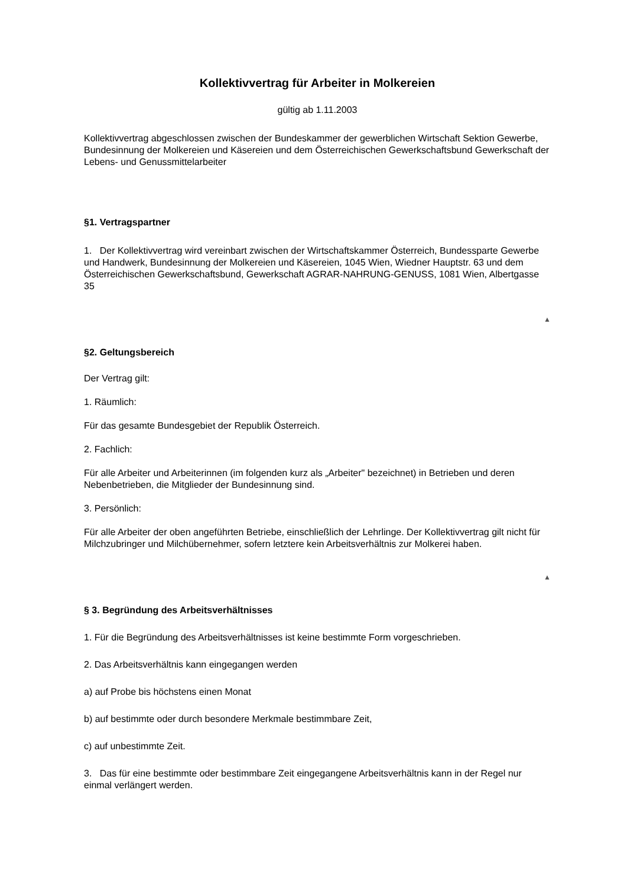Kollektivvertrag für Arbeiter in Molkereien
gültig ab 1.11.2003
Kollektivvertrag abgeschlossen zwischen der Bundeskammer der gewerblichen Wirtschaft Sektion Gewerbe, Bundesinnung der Molkereien und Käsereien und dem Österreichischen Gewerkschaftsbund Gewerkschaft der Lebens- und Genussmittelarbeiter
§1. Vertragspartner
1. Der Kollektivvertrag wird vereinbart zwischen der Wirtschaftskammer Österreich, Bundessparte Gewerbe und Handwerk, Bundesinnung der Molkereien und Käsereien, 1045 Wien, Wiedner Hauptstr. 63 und dem Österreichischen Gewerkschaftsbund, Gewerkschaft AGRAR-NAHRUNG-GENUSS, 1081 Wien, Albertgasse 35
▲
§2. Geltungsbereich
Der Vertrag gilt:
1. Räumlich:
Für das gesamte Bundesgebiet der Republik Österreich.
2. Fachlich:
Für alle Arbeiter und Arbeiterinnen (im folgenden kurz als „Arbeiter" bezeichnet) in Betrieben und deren Nebenbetrieben, die Mitglieder der Bundesinnung sind.
3. Persönlich:
Für alle Arbeiter der oben angeführten Betriebe, einschließlich der Lehrlinge. Der Kollektivvertrag gilt nicht für Milchzubringer und Milchübernehmer, sofern letztere kein Arbeitsverhältnis zur Molkerei haben.
▲
§ 3. Begründung des Arbeitsverhältnisses
1. Für die Begründung des Arbeitsverhältnisses ist keine bestimmte Form vorgeschrieben.
2. Das Arbeitsverhältnis kann eingegangen werden
a) auf Probe bis höchstens einen Monat
b) auf bestimmte oder durch besondere Merkmale bestimmbare Zeit,
c) auf unbestimmte Zeit.
3. Das für eine bestimmte oder bestimmbare Zeit eingegangene Arbeitsverhältnis kann in der Regel nur einmal verlängert werden.